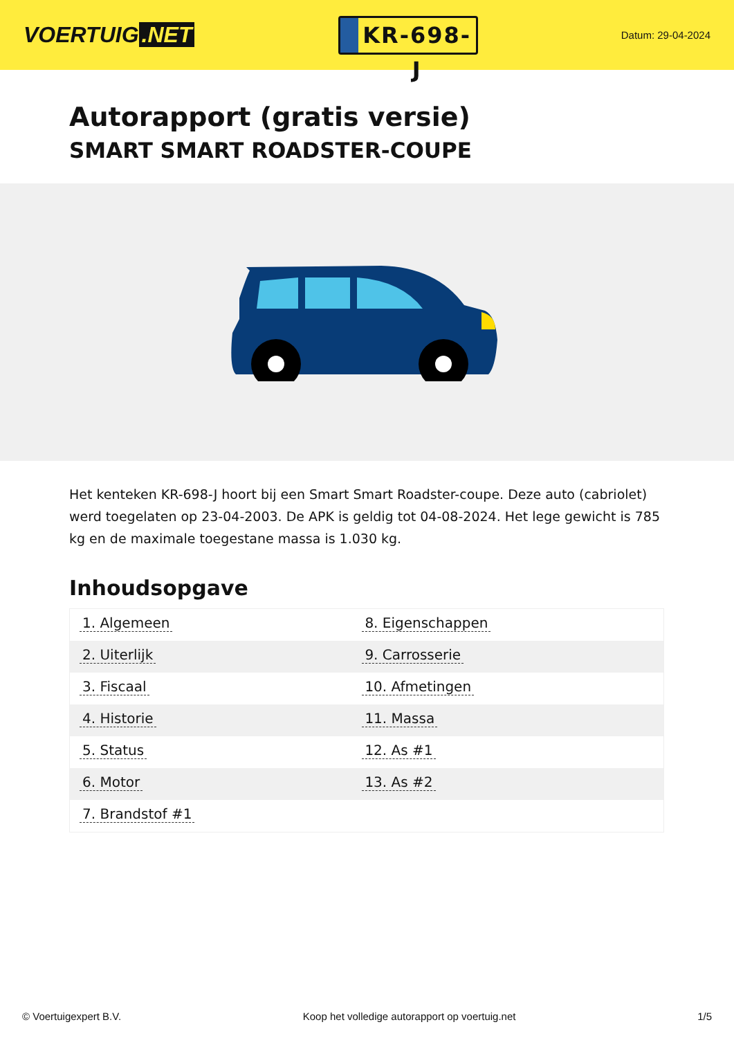VOERTUIG.NET
KR-698-J
Datum: 29-04-2024
Autorapport (gratis versie)
SMART SMART ROADSTER-COUPE
Het kenteken KR-698-J hoort bij een Smart Smart Roadster-coupe. Deze auto (cabriolet) werd toegelaten op 23-04-2003. De APK is geldig tot 04-08-2024. Het lege gewicht is 785 kg en de maximale toegestane massa is 1.030 kg.
Inhoudsopgave
| 1. Algemeen | 8. Eigenschappen |
| 2. Uiterlijk | 9. Carrosserie |
| 3. Fiscaal | 10. Afmetingen |
| 4. Historie | 11. Massa |
| 5. Status | 12. As #1 |
| 6. Motor | 13. As #2 |
| 7. Brandstof #1 | |
© Voertuigexpert B.V. Koop het volledige autorapport op voertuig.net 1/5